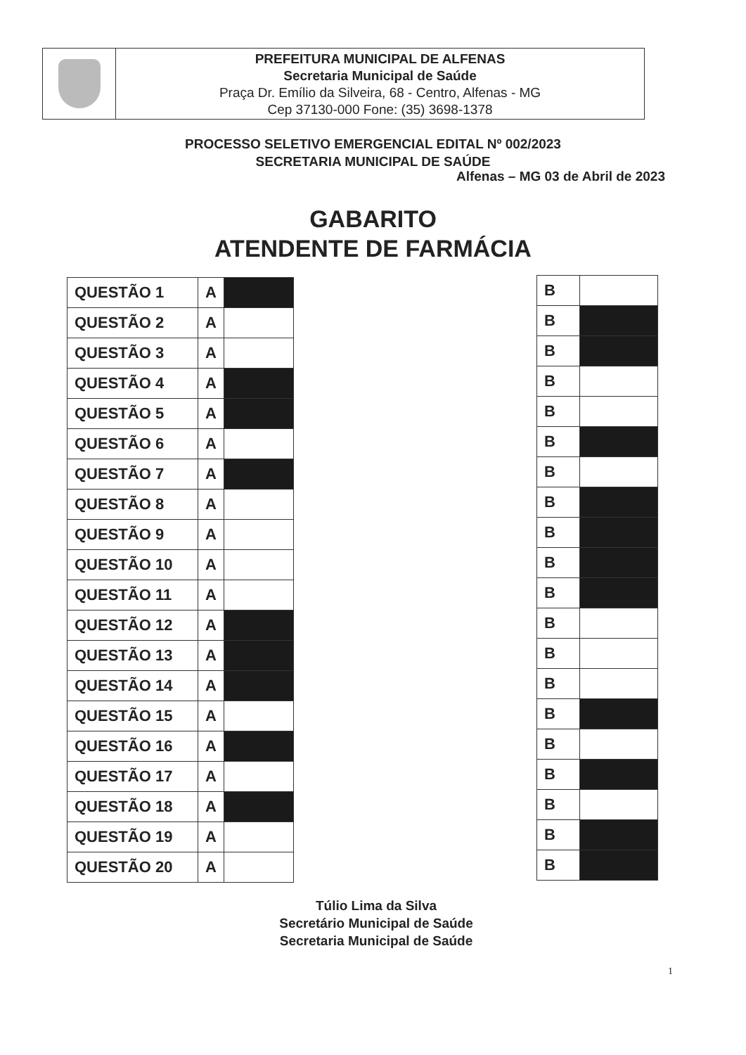PREFEITURA MUNICIPAL DE ALFENAS
Secretaria Municipal de Saúde
Praça Dr. Emílio da Silveira, 68 - Centro, Alfenas - MG
Cep 37130-000 Fone: (35) 3698-1378
PROCESSO SELETIVO EMERGENCIAL EDITAL Nº 002/2023
SECRETARIA MUNICIPAL DE SAÚDE
Alfenas – MG 03 de Abril de 2023
GABARITO
ATENDENTE DE FARMÁCIA
| QUESTÃO 1 | A | |
| QUESTÃO 2 | A | |
| QUESTÃO 3 | A | |
| QUESTÃO 4 | A | |
| QUESTÃO 5 | A | |
| QUESTÃO 6 | A | |
| QUESTÃO 7 | A | |
| QUESTÃO 8 | A | |
| QUESTÃO 9 | A | |
| QUESTÃO 10 | A | |
| QUESTÃO 11 | A | |
| QUESTÃO 12 | A | |
| QUESTÃO 13 | A | |
| QUESTÃO 14 | A | |
| QUESTÃO 15 | A | |
| QUESTÃO 16 | A | |
| QUESTÃO 17 | A | |
| QUESTÃO 18 | A | |
| QUESTÃO 19 | A | |
| QUESTÃO 20 | A | |
| B | |
| B | |
| B | |
| B | |
| B | |
| B | |
| B | |
| B | |
| B | |
| B | |
| B | |
| B | |
| B | |
| B | |
| B | |
| B | |
| B | |
| B | |
| B | |
| B | |
Túlio Lima da Silva
Secretário Municipal de Saúde
Secretaria Municipal de Saúde
1